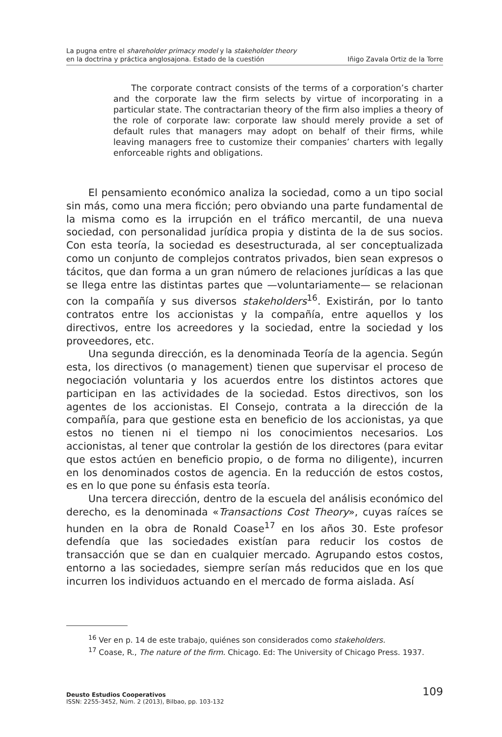La pugna entre el shareholder primacy model y la stakeholder theory
en la doctrina y práctica anglosajona. Estado de la cuestión Iñigo Zavala Ortiz de la Torre
The corporate contract consists of the terms of a corporation’s charter and the corporate law the firm selects by virtue of incorporating in a particular state. The contractarian theory of the firm also implies a theory of the role of corporate law: corporate law should merely provide a set of default rules that managers may adopt on behalf of their firms, while leaving managers free to customize their companies’ charters with legally enforceable rights and obligations.
El pensamiento económico analiza la sociedad, como a un tipo social sin más, como una mera ficción; pero obviando una parte fundamental de la misma como es la irrupción en el tráfico mercantil, de una nueva sociedad, con personalidad jurídica propia y distinta de la de sus socios. Con esta teoría, la sociedad es desestructurada, al ser conceptualizada como un conjunto de complejos contratos privados, bien sean expresos o tácitos, que dan forma a un gran número de relaciones jurídicas a las que se llega entre las distintas partes que —voluntariamente— se relacionan con la compañía y sus diversos stakeholders<sup>16</sup>. Existirán, por lo tanto contratos entre los accionistas y la compañía, entre aquellos y los directivos, entre los acreedores y la sociedad, entre la sociedad y los proveedores, etc.
Una segunda dirección, es la denominada Teoría de la agencia. Según esta, los directivos (o management) tienen que supervisar el proceso de negociación voluntaria y los acuerdos entre los distintos actores que participan en las actividades de la sociedad. Estos directivos, son los agentes de los accionistas. El Consejo, contrata a la dirección de la compañía, para que gestione esta en beneficio de los accionistas, ya que estos no tienen ni el tiempo ni los conocimientos necesarios. Los accionistas, al tener que controlar la gestión de los directores (para evitar que estos actúen en beneficio propio, o de forma no diligente), incurren en los denominados costos de agencia. En la reducción de estos costos, es en lo que pone su énfasis esta teoría.
Una tercera dirección, dentro de la escuela del análisis económico del derecho, es la denominada «Transactions Cost Theory», cuyas raíces se hunden en la obra de Ronald Coase<sup>17</sup> en los años 30. Este profesor defendía que las sociedades existían para reducir los costos de transacción que se dan en cualquier mercado. Agrupando estos costos, entorno a las sociedades, siempre serían más reducidos que en los que incurren los individuos actuando en el mercado de forma aislada. Así
<sup>16</sup> Ver en p. 14 de este trabajo, quiénes son considerados como stakeholders.
<sup>17</sup> Coase, R., The nature of the firm. Chicago. Ed: The University of Chicago Press. 1937.
109 Deusto Estudios Cooperativos
ISSN: 2255-3452, Núm. 2 (2013), Bilbao, pp. 103-132